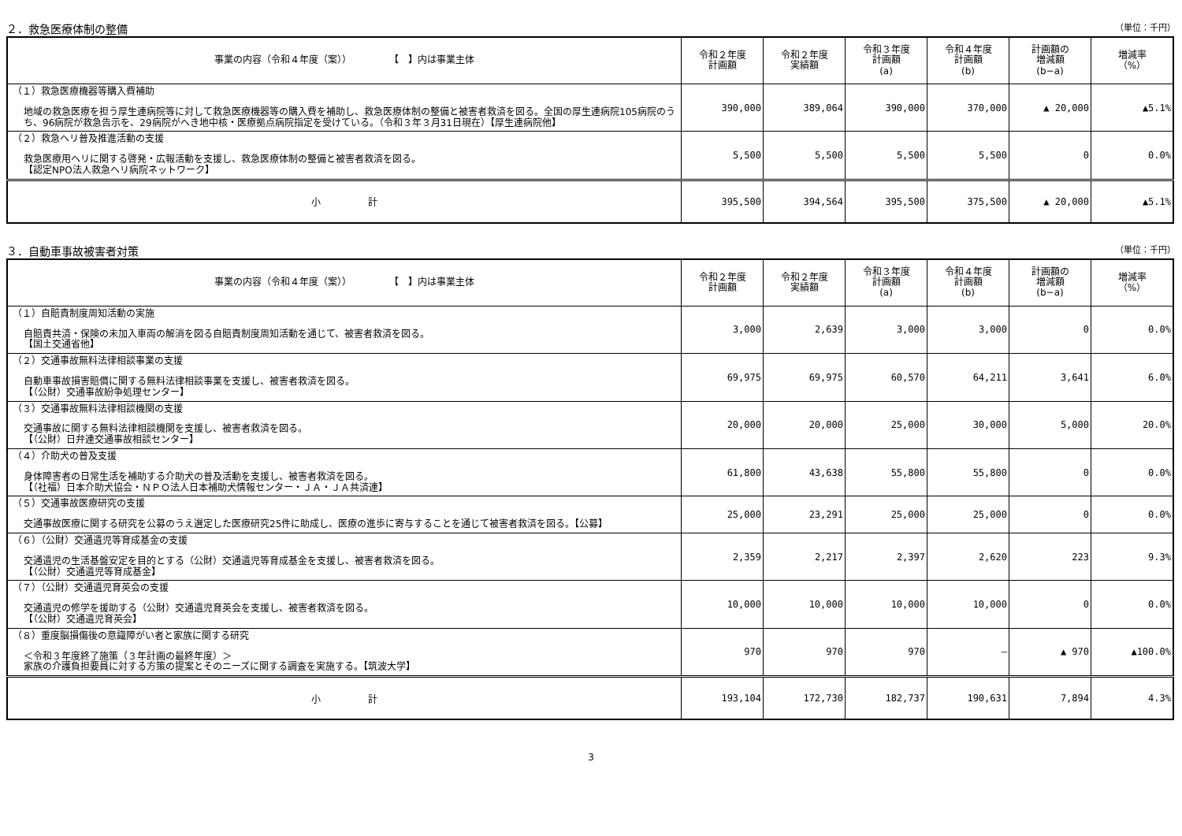２．救急医療体制の整備 （単位：千円）
| 事業の内容（令和４年度（案）） 【 】内は事業主体 | 令和２年度 計画額 | 令和２年度 実績額 | 令和３年度 計画額 (a) | 令和４年度 計画額 (b) | 計画額の 増減額 (b−a) | 増減率 （%） |
| --- | --- | --- | --- | --- | --- | --- |
| （１）救急医療機器等購入費補助 地域の救急医療を担う厚生連病院等に対して救急医療機器等の購入費を補助し、救急医療体制の整備と被害者救済を図る。全国の厚生連病院105病院のうち、96病院が救急告示を、29病院がへき地中核・医療拠点病院指定を受けている。（令和３年３月31日現在）【厚生連病院他】 | 390,000 | 389,064 | 390,000 | 370,000 | ▲ 20,000 | ▲5.1% |
| （２）救急ヘリ普及推進活動の支援 救急医療用ヘリに関する啓発・広報活動を支援し、救急医療体制の整備と被害者救済を図る。 【認定NPO法人救急ヘリ病院ネットワーク】 | 5,500 | 5,500 | 5,500 | 5,500 | 0 | 0.0% |
| 小 計 | 395,500 | 394,564 | 395,500 | 375,500 | ▲ 20,000 | ▲5.1% |
３．自動車事故被害者対策 （単位：千円）
| 事業の内容（令和４年度（案）） 【 】内は事業主体 | 令和２年度 計画額 | 令和２年度 実績額 | 令和３年度 計画額 (a) | 令和４年度 計画額 (b) | 計画額の 増減額 (b−a) | 増減率 （%） |
| --- | --- | --- | --- | --- | --- | --- |
| （１）自賠責制度周知活動の実施 自賠責共済・保険の未加入車両の解消を図る自賠責制度周知活動を通じて、被害者救済を図る。 【国土交通省他】 | 3,000 | 2,639 | 3,000 | 3,000 | 0 | 0.0% |
| （２）交通事故無料法律相談事業の支援 自動車事故損害賠償に関する無料法律相談事業を支援し、被害者救済を図る。 【（公財）交通事故紛争処理センター】 | 69,975 | 69,975 | 60,570 | 64,211 | 3,641 | 6.0% |
| （３）交通事故無料法律相談機関の支援 交通事故に関する無料法律相談機関を支援し、被害者救済を図る。 【（公財）日弁連交通事故相談センター】 | 20,000 | 20,000 | 25,000 | 30,000 | 5,000 | 20.0% |
| （４）介助犬の普及支援 身体障害者の日常生活を補助する介助犬の普及活動を支援し、被害者救済を図る。 【（社福）日本介助犬協会・ＮＰＯ法人日本補助犬情報センター・ＪＡ・ＪＡ共済連】 | 61,800 | 43,638 | 55,800 | 55,800 | 0 | 0.0% |
| （５）交通事故医療研究の支援 交通事故医療に関する研究を公募のうえ選定した医療研究25件に助成し、医療の進歩に寄与することを通じて被害者救済を図る。【公募】 | 25,000 | 23,291 | 25,000 | 25,000 | 0 | 0.0% |
| （６）（公財）交通遺児等育成基金の支援 交通遺児の生活基盤安定を目的とする（公財）交通遺児等育成基金を支援し、被害者救済を図る。 【（公財）交通遺児等育成基金】 | 2,359 | 2,217 | 2,397 | 2,620 | 223 | 9.3% |
| （７）（公財）交通遺児育英会の支援 交通遺児の修学を援助する（公財）交通遺児育英会を支援し、被害者救済を図る。 【（公財）交通遺児育英会】 | 10,000 | 10,000 | 10,000 | 10,000 | 0 | 0.0% |
| （８）重度脳損傷後の意識障がい者と家族に関する研究 ＜令和３年度終了施策（３年計画の最終年度）＞ 家族の介護負担要員に対する方策の提案とそのニーズに関する調査を実施する。【筑波大学】 | 970 | 970 | 970 | — | ▲ 970 | ▲100.0% |
| 小 計 | 193,104 | 172,730 | 182,737 | 190,631 | 7,894 | 4.3% |
3